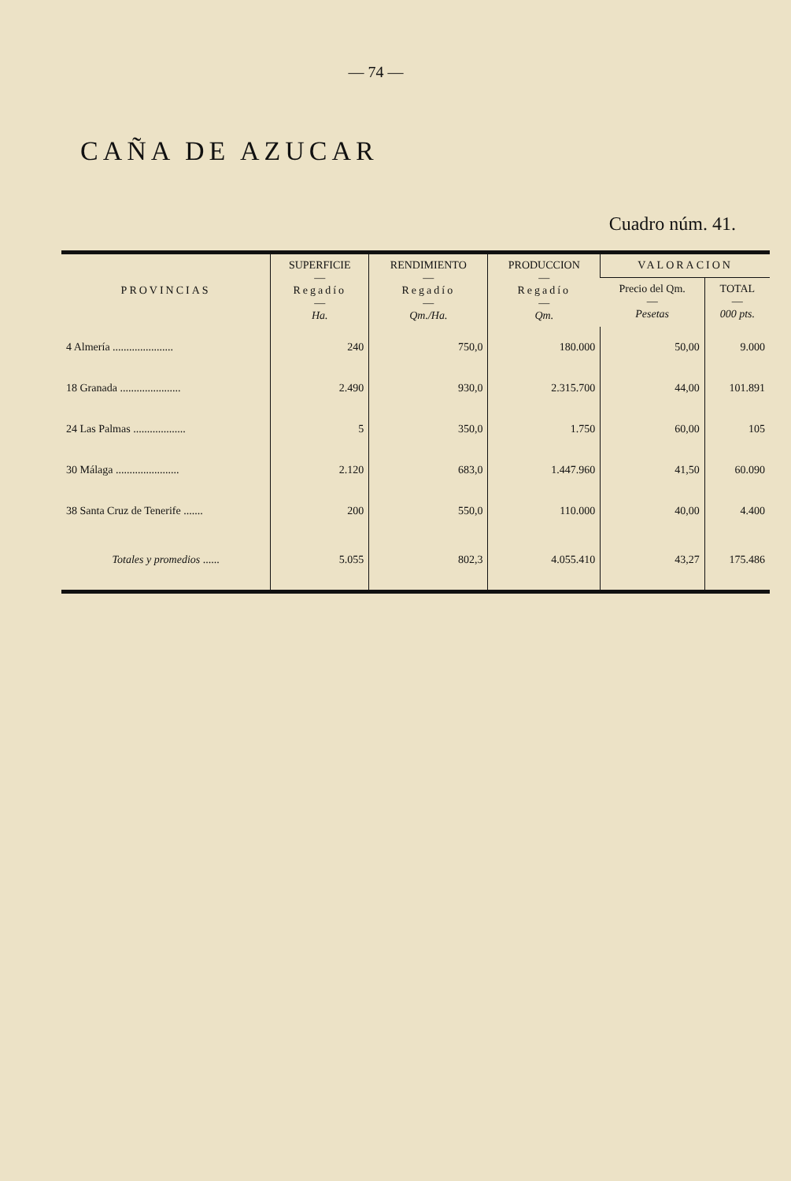— 74 —
CAÑA DE AZUCAR
Cuadro núm. 41.
| PROVINCIAS | SUPERFICIE — Regadío — Ha. | RENDIMIENTO — Regadío — Qm./Ha. | PRODUCCION — Regadío — Qm. | VALORACION | |
| --- | --- | --- | --- | --- | --- |
| | | | | Precio del Qm. — Pesetas | TOTAL — 000 pts. |
| 4 Almería ...................... | 240 | 750,0 | 180.000 | 50,00 | 9.000 |
| 18 Granada ...................... | 2.490 | 930,0 | 2.315.700 | 44,00 | 101.891 |
| 24 Las Palmas ................... | 5 | 350,0 | 1.750 | 60,00 | 105 |
| 30 Málaga ....................... | 2.120 | 683,0 | 1.447.960 | 41,50 | 60.090 |
| 38 Santa Cruz de Tenerife ....... | 200 | 550,0 | 110.000 | 40,00 | 4.400 |
| Totales y promedios ...... | 5.055 | 802,3 | 4.055.410 | 43,27 | 175.486 |